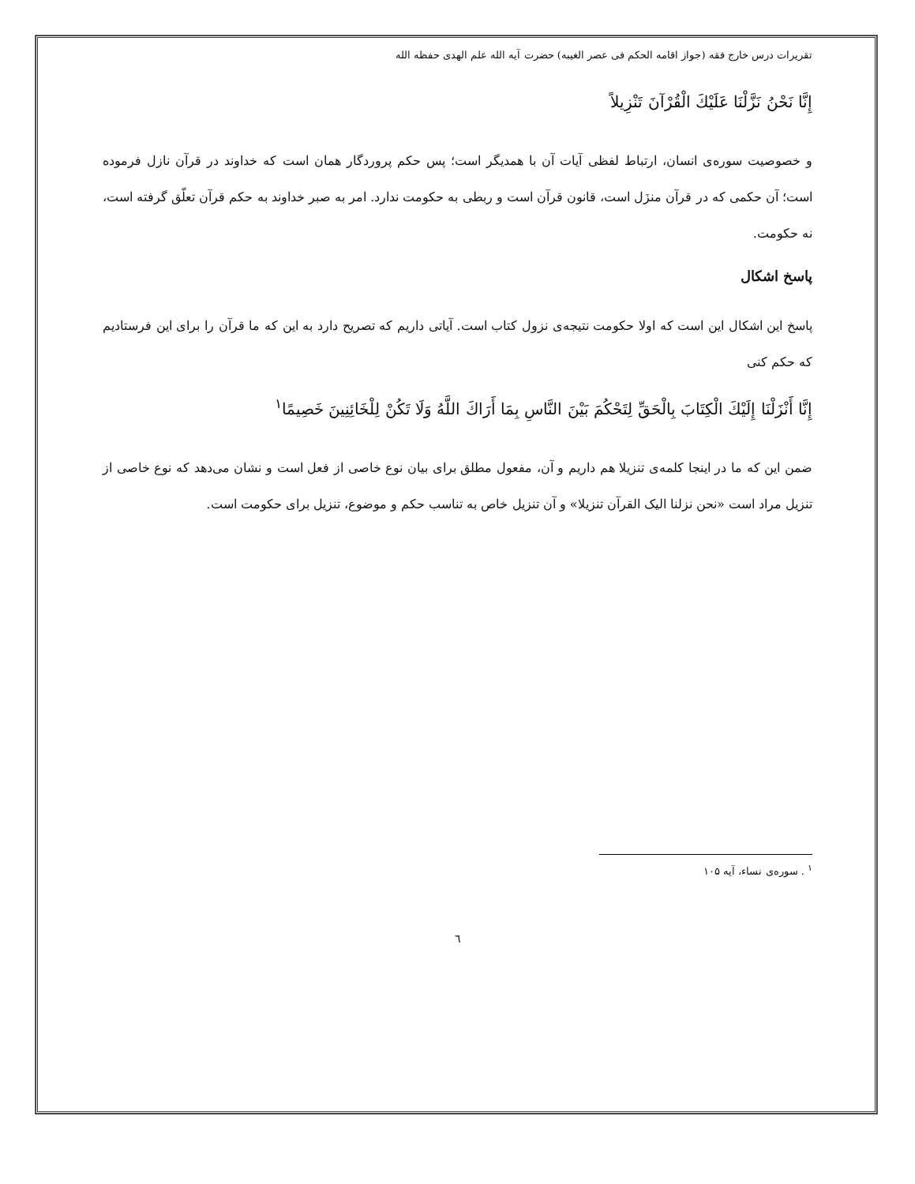تقریرات درس خارج فقه (جواز اقامه الحکم فی عصر الغیبه) حضرت آیه الله علم الهدی حفظه الله
إِنَّا نَحْنُ نَزَّلْنَا عَلَيْكَ الْقُرْآنَ تَنْزِيلاً
و خصوصیت سوره‌ی انسان، ارتباط لفظی آیات آن با همدیگر است؛ پس حکم پروردگار همان است که خداوند در قرآن نازل فرموده است؛ آن حکمی که در قرآن منزَل است، قانون قرآن است و ربطی به حکومت ندارد. امر به صبر خداوند به حکم قرآن تعلّق گرفته است، نه حکومت.
پاسخ اشکال
پاسخ این اشکال این است که اولا حکومت نتیجه‌ی نزول کتاب است. آیاتی داریم که تصریح دارد به این که ما قرآن را برای این فرستادیم که حکم کنی
إِنَّا أَنْزَلْنَا إِلَيْكَ الْكِتَابَ بِالْحَقِّ لِتَحْكُمَ بَيْنَ النَّاسِ بِمَا أَرَاكَ اللَّهُ وَلَا تَكُنْ لِلْخَائِنِينَ خَصِيمًا<sup>۱</sup>
ضمن این که ما در اینجا کلمه‌ی تنزیلا هم داریم و آن، مفعول مطلق برای بیان نوع خاصی از فعل است و نشان می‌دهد که نوع خاصی از تنزیل مراد است «نحن نزلنا الیک القرآن تنزیلا» و آن تنزیل خاص به تناسب حکم و موضوع، تنزیل برای حکومت است.
<sup>۱</sup> . سوره‌ی نساء، آیه ۱۰۵
٦